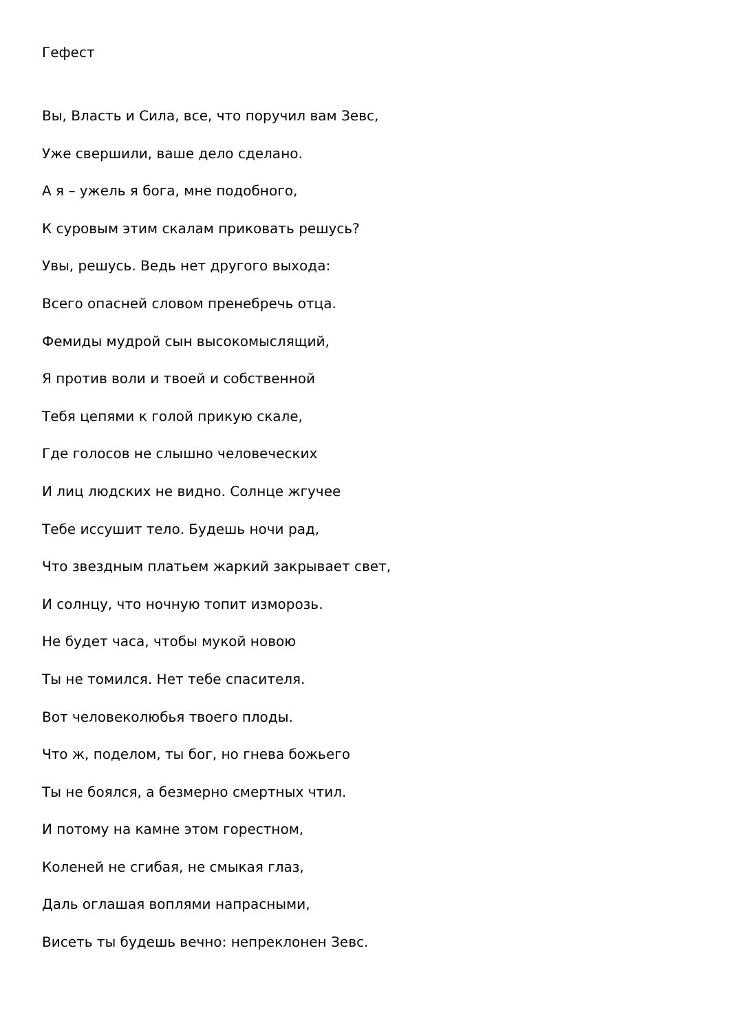Гефест
Вы, Власть и Сила, все, что поручил вам Зевс,
Уже свершили, ваше дело сделано.
А я – ужель я бога, мне подобного,
К суровым этим скалам приковать решусь?
Увы, решусь. Ведь нет другого выхода:
Всего опасней словом пренебречь отца.
Фемиды мудрой сын высокомыслящий,
Я против воли и твоей и собственной
Тебя цепями к голой прикую скале,
Где голосов не слышно человеческих
И лиц людских не видно. Солнце жгучее
Тебе иссушит тело. Будешь ночи рад,
Что звездным платьем жаркий закрывает свет,
И солнцу, что ночную топит изморозь.
Не будет часа, чтобы мукой новою
Ты не томился. Нет тебе спасителя.
Вот человеколюбья твоего плоды.
Что ж, поделом, ты бог, но гнева божьего
Ты не боялся, а безмерно смертных чтил.
И потому на камне этом горестном,
Коленей не сгибая, не смыкая глаз,
Даль оглашая воплями напрасными,
Висеть ты будешь вечно: непреклонен Зевс.